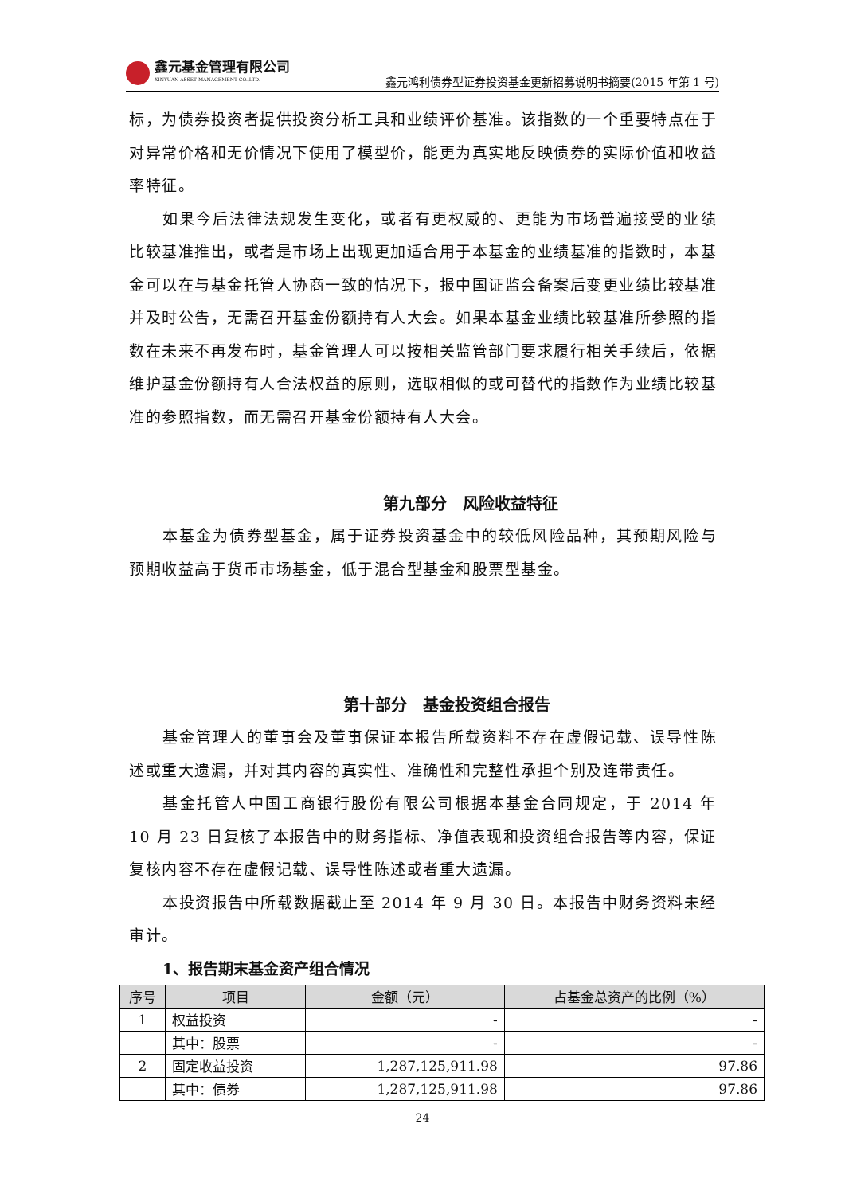鑫元基金管理有限公司
XINYUAN ASSET MANAGEMENT CO.,LTD.
鑫元鸿利债券型证券投资基金更新招募说明书摘要(2015 年第 1 号)
标，为债券投资者提供投资分析工具和业绩评价基准。该指数的一个重要特点在于对异常价格和无价情况下使用了模型价，能更为真实地反映债券的实际价值和收益率特征。
如果今后法律法规发生变化，或者有更权威的、更能为市场普遍接受的业绩比较基准推出，或者是市场上出现更加适合用于本基金的业绩基准的指数时，本基金可以在与基金托管人协商一致的情况下，报中国证监会备案后变更业绩比较基准并及时公告，无需召开基金份额持有人大会。如果本基金业绩比较基准所参照的指数在未来不再发布时，基金管理人可以按相关监管部门要求履行相关手续后，依据维护基金份额持有人合法权益的原则，选取相似的或可替代的指数作为业绩比较基准的参照指数，而无需召开基金份额持有人大会。
第九部分　风险收益特征
本基金为债券型基金，属于证券投资基金中的较低风险品种，其预期风险与预期收益高于货币市场基金，低于混合型基金和股票型基金。
第十部分　基金投资组合报告
基金管理人的董事会及董事保证本报告所载资料不存在虚假记载、误导性陈述或重大遗漏，并对其内容的真实性、准确性和完整性承担个别及连带责任。
基金托管人中国工商银行股份有限公司根据本基金合同规定，于 2014 年 10 月 23 日复核了本报告中的财务指标、净值表现和投资组合报告等内容，保证复核内容不存在虚假记载、误导性陈述或者重大遗漏。
本投资报告中所载数据截止至 2014 年 9 月 30 日。本报告中财务资料未经审计。
1、报告期末基金资产组合情况
| 序号 | 项目 | 金额（元） | 占基金总资产的比例（%） |
| --- | --- | --- | --- |
| 1 | 权益投资 | - | - |
| | 其中：股票 | - | - |
| 2 | 固定收益投资 | 1,287,125,911.98 | 97.86 |
| | 其中：债券 | 1,287,125,911.98 | 97.86 |
24